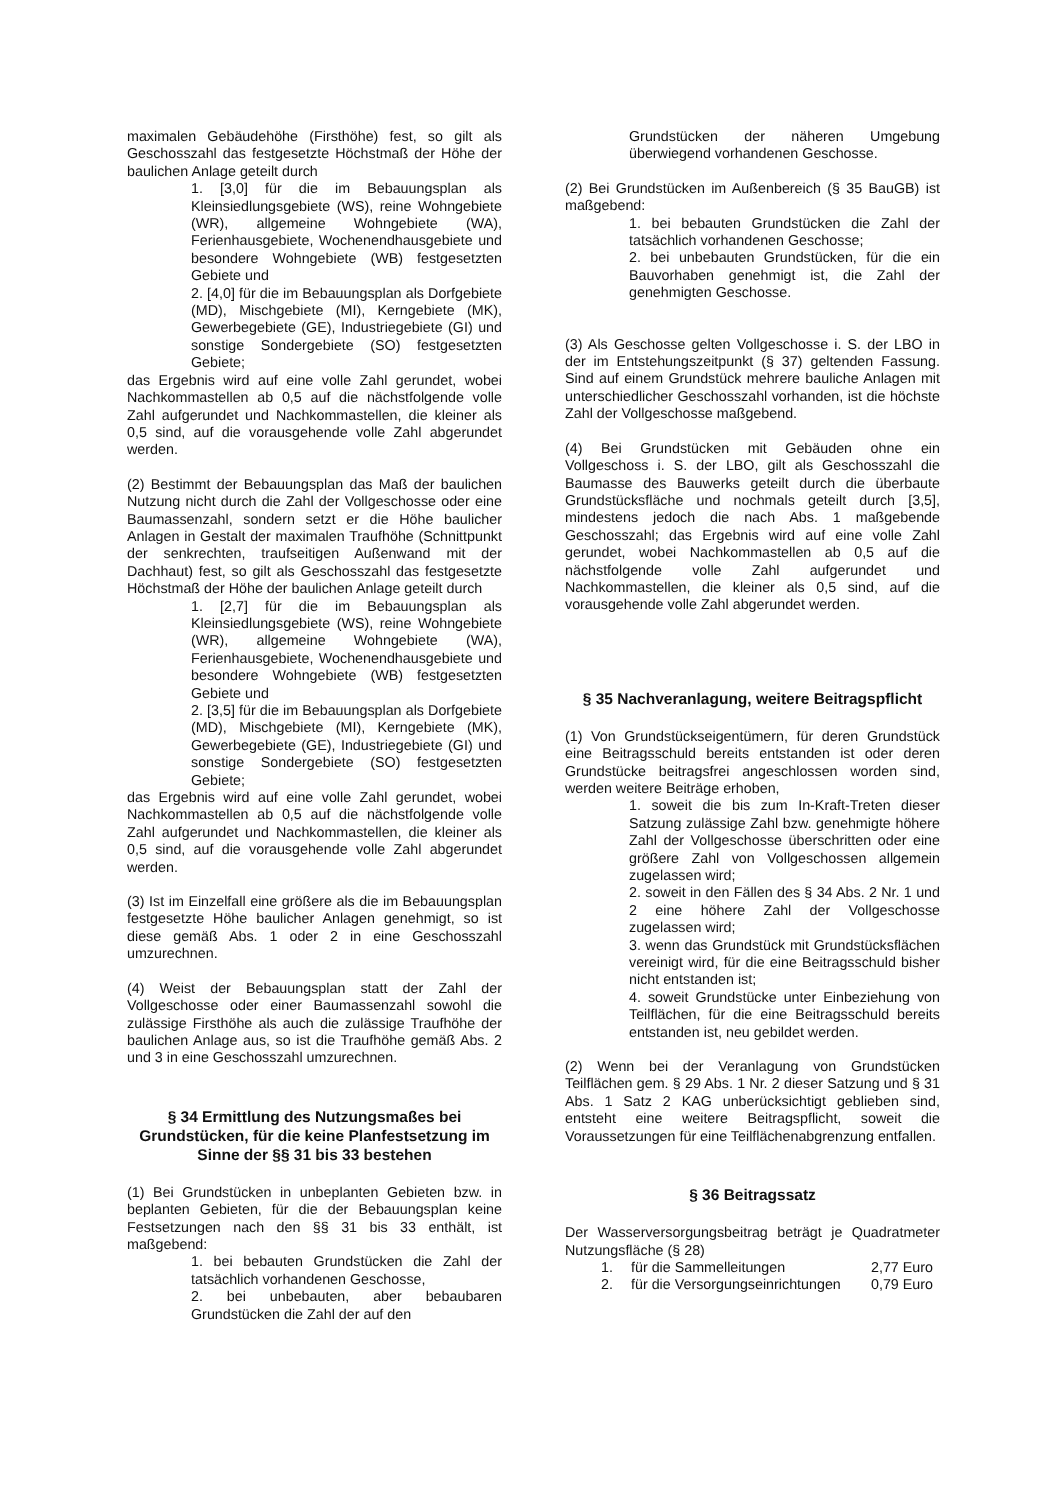maximalen Gebäudehöhe (Firsthöhe) fest, so gilt als Geschosszahl das festgesetzte Höchstmaß der Höhe der baulichen Anlage geteilt durch
1. [3,0] für die im Bebauungsplan als Kleinsiedlungsgebiete (WS), reine Wohngebiete (WR), allgemeine Wohngebiete (WA), Ferienhausgebiete, Wochenendhausgebiete und besondere Wohngebiete (WB) festgesetzten Gebiete und
2. [4,0] für die im Bebauungsplan als Dorfgebiete (MD), Mischgebiete (MI), Kerngebiete (MK), Gewerbegebiete (GE), Industriegebiete (GI) und sonstige Sondergebiete (SO) festgesetzten Gebiete;
das Ergebnis wird auf eine volle Zahl gerundet, wobei Nachkommastellen ab 0,5 auf die nächstfolgende volle Zahl aufgerundet und Nachkommastellen, die kleiner als 0,5 sind, auf die vorausgehende volle Zahl abgerundet werden.
(2) Bestimmt der Bebauungsplan das Maß der baulichen Nutzung nicht durch die Zahl der Vollgeschosse oder eine Baumassenzahl, sondern setzt er die Höhe baulicher Anlagen in Gestalt der maximalen Traufhöhe (Schnittpunkt der senkrechten, traufseitigen Außenwand mit der Dachhaut) fest, so gilt als Geschosszahl das festgesetzte Höchstmaß der Höhe der baulichen Anlage geteilt durch
1. [2,7] für die im Bebauungsplan als Kleinsiedlungsgebiete (WS), reine Wohngebiete (WR), allgemeine Wohngebiete (WA), Ferienhausgebiete, Wochenendhausgebiete und besondere Wohngebiete (WB) festgesetzten Gebiete und
2. [3,5] für die im Bebauungsplan als Dorfgebiete (MD), Mischgebiete (MI), Kerngebiete (MK), Gewerbegebiete (GE), Industriegebiete (GI) und sonstige Sondergebiete (SO) festgesetzten Gebiete;
das Ergebnis wird auf eine volle Zahl gerundet, wobei Nachkommastellen ab 0,5 auf die nächstfolgende volle Zahl aufgerundet und Nachkommastellen, die kleiner als 0,5 sind, auf die vorausgehende volle Zahl abgerundet werden.
(3) Ist im Einzelfall eine größere als die im Bebauungsplan festgesetzte Höhe baulicher Anlagen genehmigt, so ist diese gemäß Abs. 1 oder 2 in eine Geschosszahl umzurechnen.
(4) Weist der Bebauungsplan statt der Zahl der Vollgeschosse oder einer Baumassenzahl sowohl die zulässige Firsthöhe als auch die zulässige Traufhöhe der baulichen Anlage aus, so ist die Traufhöhe gemäß Abs. 2 und 3 in eine Geschosszahl umzurechnen.
§ 34 Ermittlung des Nutzungsmaßes bei Grundstücken, für die keine Planfestsetzung im Sinne der §§ 31 bis 33 bestehen
(1) Bei Grundstücken in unbeplanten Gebieten bzw. in beplanten Gebieten, für die der Bebauungsplan keine Festsetzungen nach den §§ 31 bis 33 enthält, ist maßgebend:
1. bei bebauten Grundstücken die Zahl der tatsächlich vorhandenen Geschosse,
2. bei unbebauten, aber bebaubaren Grundstücken die Zahl der auf den
Grundstücken der näheren Umgebung überwiegend vorhandenen Geschosse.
(2) Bei Grundstücken im Außenbereich (§ 35 BauGB) ist maßgebend:
1. bei bebauten Grundstücken die Zahl der tatsächlich vorhandenen Geschosse;
2. bei unbebauten Grundstücken, für die ein Bauvorhaben genehmigt ist, die Zahl der genehmigten Geschosse.
(3) Als Geschosse gelten Vollgeschosse i. S. der LBO in der im Entstehungszeitpunkt (§ 37) geltenden Fassung. Sind auf einem Grundstück mehrere bauliche Anlagen mit unterschiedlicher Geschosszahl vorhanden, ist die höchste Zahl der Vollgeschosse maßgebend.
(4) Bei Grundstücken mit Gebäuden ohne ein Vollgeschoss i. S. der LBO, gilt als Geschosszahl die Baumasse des Bauwerks geteilt durch die überbaute Grundstücksfläche und nochmals geteilt durch [3,5], mindestens jedoch die nach Abs. 1 maßgebende Geschosszahl; das Ergebnis wird auf eine volle Zahl gerundet, wobei Nachkommastellen ab 0,5 auf die nächstfolgende volle Zahl aufgerundet und Nachkommastellen, die kleiner als 0,5 sind, auf die vorausgehende volle Zahl abgerundet werden.
§ 35 Nachveranlagung, weitere Beitragspflicht
(1) Von Grundstückseigentümern, für deren Grundstück eine Beitragsschuld bereits entstanden ist oder deren Grundstücke beitragsfrei angeschlossen worden sind, werden weitere Beiträge erhoben,
1. soweit die bis zum In-Kraft-Treten dieser Satzung zulässige Zahl bzw. genehmigte höhere Zahl der Vollgeschosse überschritten oder eine größere Zahl von Vollgeschossen allgemein zugelassen wird;
2. soweit in den Fällen des § 34 Abs. 2 Nr. 1 und 2 eine höhere Zahl der Vollgeschosse zugelassen wird;
3. wenn das Grundstück mit Grundstücksflächen vereinigt wird, für die eine Beitragsschuld bisher nicht entstanden ist;
4. soweit Grundstücke unter Einbeziehung von Teilflächen, für die eine Beitragsschuld bereits entstanden ist, neu gebildet werden.
(2) Wenn bei der Veranlagung von Grundstücken Teilflächen gem. § 29 Abs. 1 Nr. 2 dieser Satzung und § 31 Abs. 1 Satz 2 KAG unberücksichtigt geblieben sind, entsteht eine weitere Beitragspflicht, soweit die Voraussetzungen für eine Teilflächenabgrenzung entfallen.
§ 36 Beitragssatz
Der Wasserversorgungsbeitrag beträgt je Quadratmeter Nutzungsfläche (§ 28)
1. für die Sammelleitungen 2,77 Euro
2. für die Versorgungseinrichtungen 0,79 Euro